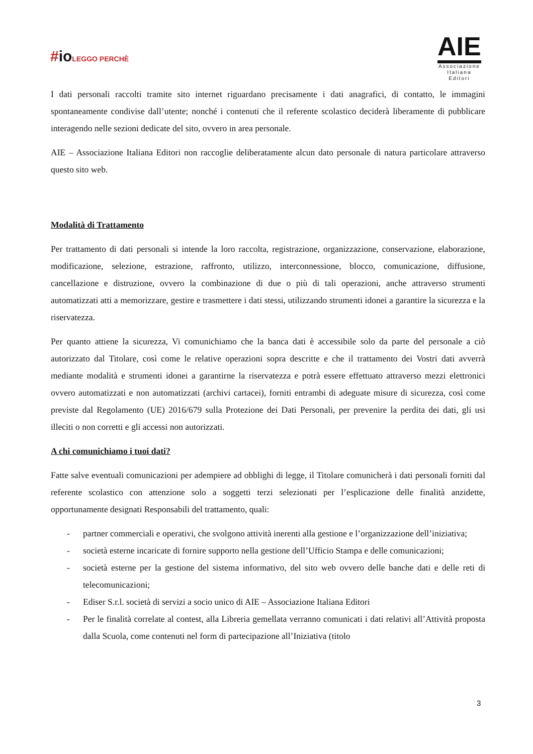#ioLEGGO PERCHÈ
AIE
Associazione
Italiana
Editori
I dati personali raccolti tramite sito internet riguardano precisamente i dati anagrafici, di contatto, le immagini spontaneamente condivise dall’utente; nonché i contenuti che il referente scolastico deciderà liberamente di pubblicare interagendo nelle sezioni dedicate del sito, ovvero in area personale.
AIE – Associazione Italiana Editori non raccoglie deliberatamente alcun dato personale di natura particolare attraverso questo sito web.
Modalità di Trattamento
Per trattamento di dati personali si intende la loro raccolta, registrazione, organizzazione, conservazione, elaborazione, modificazione, selezione, estrazione, raffronto, utilizzo, interconnessione, blocco, comunicazione, diffusione, cancellazione e distruzione, ovvero la combinazione di due o più di tali operazioni, anche attraverso strumenti automatizzati atti a memorizzare, gestire e trasmettere i dati stessi, utilizzando strumenti idonei a garantire la sicurezza e la riservatezza.
Per quanto attiene la sicurezza, Vi comunichiamo che la banca dati è accessibile solo da parte del personale a ciò autorizzato dal Titolare, così come le relative operazioni sopra descritte e che il trattamento dei Vostri dati avverrà mediante modalità e strumenti idonei a garantirne la riservatezza e potrà essere effettuato attraverso mezzi elettronici ovvero automatizzati e non automatizzati (archivi cartacei), forniti entrambi di adeguate misure di sicurezza, così come previste dal Regolamento (UE) 2016/679 sulla Protezione dei Dati Personali, per prevenire la perdita dei dati, gli usi illeciti o non corretti e gli accessi non autorizzati.
A chi comunichiamo i tuoi dati?
Fatte salve eventuali comunicazioni per adempiere ad obblighi di legge, il Titolare comunicherà i dati personali forniti dal referente scolastico con attenzione solo a soggetti terzi selezionati per l’esplicazione delle finalità anzidette, opportunamente designati Responsabili del trattamento, quali:
- partner commerciali e operativi, che svolgono attività inerenti alla gestione e l’organizzazione dell’iniziativa;
- società esterne incaricate di fornire supporto nella gestione dell’Ufficio Stampa e delle comunicazioni;
- società esterne per la gestione del sistema informativo, del sito web ovvero delle banche dati e delle reti di telecomunicazioni;
- Ediser S.r.l. società di servizi a socio unico di AIE – Associazione Italiana Editori
- Per le finalità correlate al contest, alla Libreria gemellata verranno comunicati i dati relativi all’Attività proposta dalla Scuola, come contenuti nel form di partecipazione all’Iniziativa (titolo
3